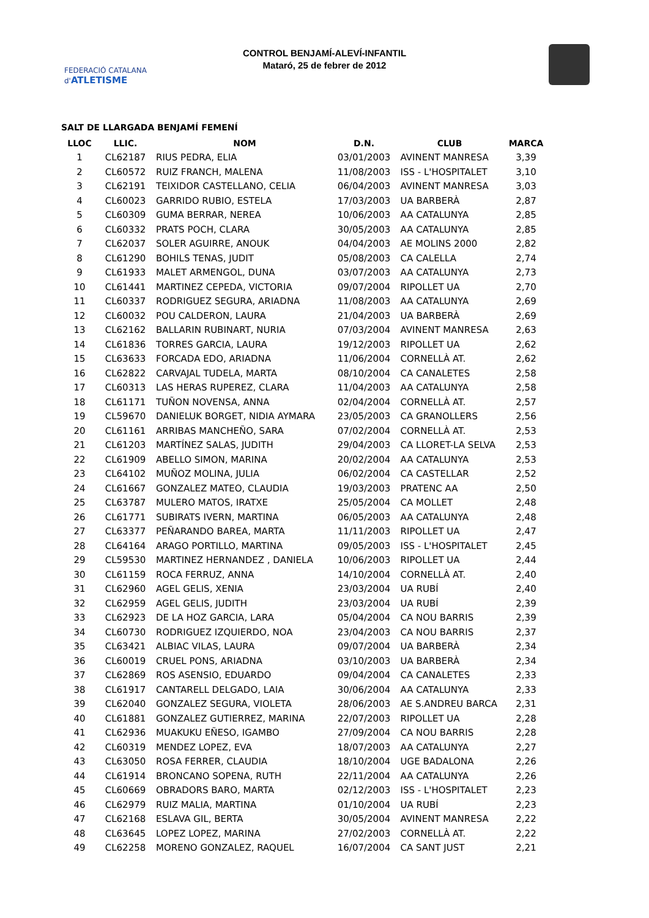FEDERACIÓ CATALANA d'ATLETISME
CONTROL BENJAMÍ-ALEVÍ-INFANTIL
Mataró, 25 de febrer de 2012
SALT DE LLARGADA BENJAMÍ FEMENÍ
| LLOC | LLIC. | NOM | D.N. | CLUB | MARCA |
| --- | --- | --- | --- | --- | --- |
| 1 | CL62187 | RIUS PEDRA, ELIA | 03/01/2003 | AVINENT MANRESA | 3,39 |
| 2 | CL60572 | RUIZ FRANCH, MALENA | 11/08/2003 | ISS - L'HOSPITALET | 3,10 |
| 3 | CL62191 | TEIXIDOR CASTELLANO, CELIA | 06/04/2003 | AVINENT MANRESA | 3,03 |
| 4 | CL60023 | GARRIDO RUBIO, ESTELA | 17/03/2003 | UA BARBERÀ | 2,87 |
| 5 | CL60309 | GUMA BERRAR, NEREA | 10/06/2003 | AA CATALUNYA | 2,85 |
| 6 | CL60332 | PRATS POCH, CLARA | 30/05/2003 | AA CATALUNYA | 2,85 |
| 7 | CL62037 | SOLER AGUIRRE, ANOUK | 04/04/2003 | AE MOLINS 2000 | 2,82 |
| 8 | CL61290 | BOHILS TENAS, JUDIT | 05/08/2003 | CA CALELLA | 2,74 |
| 9 | CL61933 | MALET ARMENGOL, DUNA | 03/07/2003 | AA CATALUNYA | 2,73 |
| 10 | CL61441 | MARTINEZ CEPEDA, VICTORIA | 09/07/2004 | RIPOLLET UA | 2,70 |
| 11 | CL60337 | RODRIGUEZ SEGURA, ARIADNA | 11/08/2003 | AA CATALUNYA | 2,69 |
| 12 | CL60032 | POU CALDERON, LAURA | 21/04/2003 | UA BARBERÀ | 2,69 |
| 13 | CL62162 | BALLARIN RUBINART, NURIA | 07/03/2004 | AVINENT MANRESA | 2,63 |
| 14 | CL61836 | TORRES GARCIA, LAURA | 19/12/2003 | RIPOLLET UA | 2,62 |
| 15 | CL63633 | FORCADA EDO, ARIADNA | 11/06/2004 | CORNELLÀ AT. | 2,62 |
| 16 | CL62822 | CARVAJAL TUDELA, MARTA | 08/10/2004 | CA CANALETES | 2,58 |
| 17 | CL60313 | LAS HERAS RUPEREZ, CLARA | 11/04/2003 | AA CATALUNYA | 2,58 |
| 18 | CL61171 | TUÑON NOVENSA, ANNA | 02/04/2004 | CORNELLÀ AT. | 2,57 |
| 19 | CL59670 | DANIELUK BORGET, NIDIA AYMARA | 23/05/2003 | CA GRANOLLERS | 2,56 |
| 20 | CL61161 | ARRIBAS MANCHEÑO, SARA | 07/02/2004 | CORNELLÀ AT. | 2,53 |
| 21 | CL61203 | MARTÍNEZ SALAS, JUDITH | 29/04/2003 | CA LLORET-LA SELVA | 2,53 |
| 22 | CL61909 | ABELLO SIMON, MARINA | 20/02/2004 | AA CATALUNYA | 2,53 |
| 23 | CL64102 | MUÑOZ MOLINA, JULIA | 06/02/2004 | CA CASTELLAR | 2,52 |
| 24 | CL61667 | GONZALEZ MATEO, CLAUDIA | 19/03/2003 | PRATENC AA | 2,50 |
| 25 | CL63787 | MULERO MATOS, IRATXE | 25/05/2004 | CA MOLLET | 2,48 |
| 26 | CL61771 | SUBIRATS IVERN, MARTINA | 06/05/2003 | AA CATALUNYA | 2,48 |
| 27 | CL63377 | PEÑARANDO BAREA, MARTA | 11/11/2003 | RIPOLLET UA | 2,47 |
| 28 | CL64164 | ARAGO PORTILLO, MARTINA | 09/05/2003 | ISS - L'HOSPITALET | 2,45 |
| 29 | CL59530 | MARTINEZ HERNANDEZ , DANIELA | 10/06/2003 | RIPOLLET UA | 2,44 |
| 30 | CL61159 | ROCA FERRUZ, ANNA | 14/10/2004 | CORNELLÀ AT. | 2,40 |
| 31 | CL62960 | AGEL GELIS, XENIA | 23/03/2004 | UA RUBÍ | 2,40 |
| 32 | CL62959 | AGEL GELIS, JUDITH | 23/03/2004 | UA RUBÍ | 2,39 |
| 33 | CL62923 | DE LA HOZ GARCIA, LARA | 05/04/2004 | CA NOU BARRIS | 2,39 |
| 34 | CL60730 | RODRIGUEZ IZQUIERDO, NOA | 23/04/2003 | CA NOU BARRIS | 2,37 |
| 35 | CL63421 | ALBIAC VILAS, LAURA | 09/07/2004 | UA BARBERÀ | 2,34 |
| 36 | CL60019 | CRUEL PONS, ARIADNA | 03/10/2003 | UA BARBERÀ | 2,34 |
| 37 | CL62869 | ROS ASENSIO, EDUARDO | 09/04/2004 | CA CANALETES | 2,33 |
| 38 | CL61917 | CANTARELL DELGADO, LAIA | 30/06/2004 | AA CATALUNYA | 2,33 |
| 39 | CL62040 | GONZALEZ SEGURA, VIOLETA | 28/06/2003 | AE S.ANDREU BARCA | 2,31 |
| 40 | CL61881 | GONZALEZ GUTIERREZ, MARINA | 22/07/2003 | RIPOLLET UA | 2,28 |
| 41 | CL62936 | MUAKUKU EÑESO, IGAMBO | 27/09/2004 | CA NOU BARRIS | 2,28 |
| 42 | CL60319 | MENDEZ LOPEZ, EVA | 18/07/2003 | AA CATALUNYA | 2,27 |
| 43 | CL63050 | ROSA FERRER, CLAUDIA | 18/10/2004 | UGE BADALONA | 2,26 |
| 44 | CL61914 | BRONCANO SOPENA, RUTH | 22/11/2004 | AA CATALUNYA | 2,26 |
| 45 | CL60669 | OBRADORS BARO, MARTA | 02/12/2003 | ISS - L'HOSPITALET | 2,23 |
| 46 | CL62979 | RUIZ MALIA, MARTINA | 01/10/2004 | UA RUBÍ | 2,23 |
| 47 | CL62168 | ESLAVA GIL, BERTA | 30/05/2004 | AVINENT MANRESA | 2,22 |
| 48 | CL63645 | LOPEZ LOPEZ, MARINA | 27/02/2003 | CORNELLÀ AT. | 2,22 |
| 49 | CL62258 | MORENO GONZALEZ, RAQUEL | 16/07/2004 | CA SANT JUST | 2,21 |